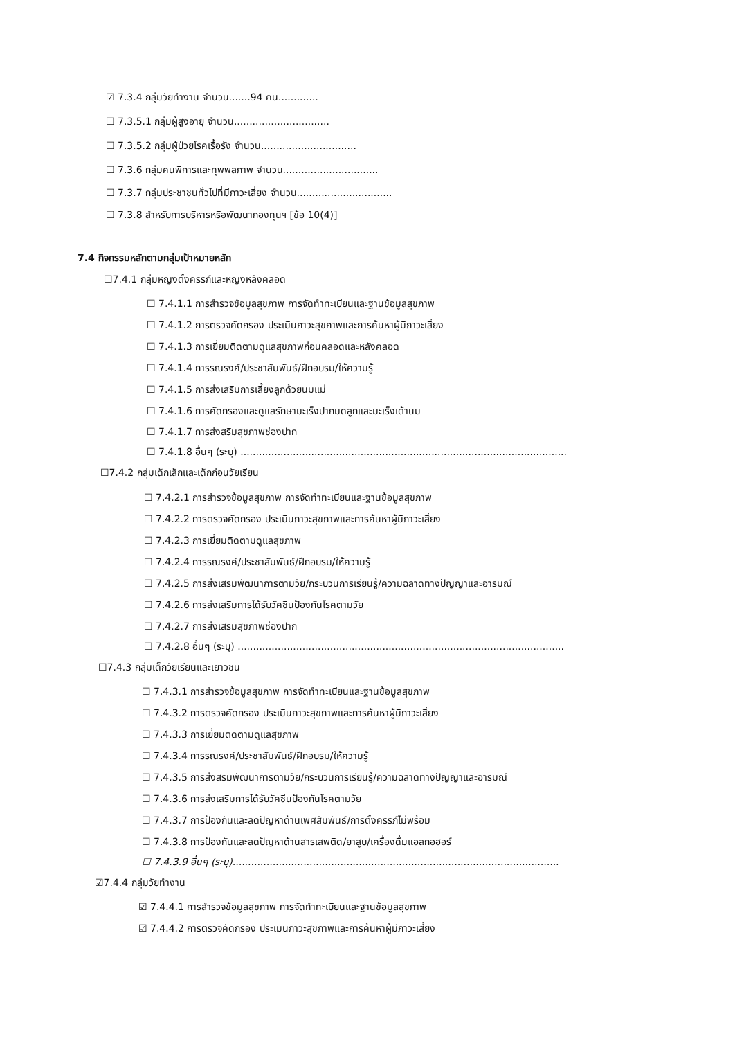☑ 7.3.4 กลุ่มวัยทำงาน จำนวน.......94 คน.............
☐ 7.3.5.1 กลุ่มผู้สูงอายุ จำนวน...............................
☐ 7.3.5.2 กลุ่มผู้ป่วยโรคเรื้อรัง จำนวน...............................
☐ 7.3.6 กลุ่มคนพิการและทุพพลภาพ จำนวน...............................
☐ 7.3.7 กลุ่มประชาชนทั่วไปที่มีภาวะเสี่ยง จำนวน...............................
☐ 7.3.8 สำหรับการบริหารหรือพัฒนากองทุนฯ [ข้อ 10(4)]
7.4 กิจกรรมหลักตามกลุ่มเป้าหมายหลัก
☐7.4.1 กลุ่มหญิงตั้งครรภ์และหญิงหลังคลอด
☐ 7.4.1.1 การสำรวจข้อมูลสุขภาพ การจัดทำทะเบียนและฐานข้อมูลสุขภาพ
☐ 7.4.1.2 การตรวจคัดกรอง ประเมินภาวะสุขภาพและการค้นหาผู้มีภาวะเสี่ยง
☐ 7.4.1.3 การเยี่ยมติดตามดูแลสุขภาพก่อนคลอดและหลังคลอด
☐ 7.4.1.4 การรณรงค์/ประชาสัมพันธ์/ฝึกอบรม/ให้ความรู้
☐ 7.4.1.5 การส่งเสริมการเลี้ยงลูกด้วยนมแม่
☐ 7.4.1.6 การคัดกรองและดูแลรักษามะเร็งปากมดลูกและมะเร็งเต้านม
☐ 7.4.1.7 การส่งสริมสุขภาพช่องปาก
☐ 7.4.1.8 อื่นๆ (ระบุ) ..........................................................................................................
☐7.4.2 กลุ่มเด็กเล็กและเด็กก่อนวัยเรียน
☐ 7.4.2.1 การสำรวจข้อมูลสุขภาพ การจัดทำทะเบียนและฐานข้อมูลสุขภาพ
☐ 7.4.2.2 การตรวจคัดกรอง ประเมินภาวะสุขภาพและการค้นหาผู้มีภาวะเสี่ยง
☐ 7.4.2.3 การเยี่ยมติดตามดูแลสุขภาพ
☐ 7.4.2.4 การรณรงค์/ประชาสัมพันธ์/ฝึกอบรม/ให้ความรู้
☐ 7.4.2.5 การส่งเสริมพัฒนาการตามวัย/กระบวนการเรียนรู้/ความฉลาดทางปัญญาและอารมณ์
☐ 7.4.2.6 การส่งเสริมการได้รับวัคซีนป้องกันโรคตามวัย
☐ 7.4.2.7 การส่งเสริมสุขภาพช่องปาก
☐ 7.4.2.8 อื่นๆ (ระบุ) ..........................................................................................................
☐7.4.3 กลุ่มเด็กวัยเรียนและเยาวชน
☐ 7.4.3.1 การสำรวจข้อมูลสุขภาพ การจัดทำทะเบียนและฐานข้อมูลสุขภาพ
☐ 7.4.3.2 การตรวจคัดกรอง ประเมินภาวะสุขภาพและการค้นหาผู้มีภาวะเสี่ยง
☐ 7.4.3.3 การเยี่ยมติดตามดูแลสุขภาพ
☐ 7.4.3.4 การรณรงค์/ประชาสัมพันธ์/ฝึกอบรม/ให้ความรู้
☐ 7.4.3.5 การส่งสริมพัฒนาการตามวัย/กระบวนการเรียนรู้/ความฉลาดทางปัญญาและอารมณ์
☐ 7.4.3.6 การส่งเสริมการได้รับวัคซีนป้องกันโรคตามวัย
☐ 7.4.3.7 การป้องกันและลดปัญหาด้านเพศสัมพันธ์/การตั้งครรภ์ไม่พร้อม
☐ 7.4.3.8 การป้องกันและลดปัญหาด้านสารเสพติด/ยาสูบ/เครื่องดื่มแอลกอฮอร์
☐ 7.4.3.9 อื่นๆ (ระบุ)..........................................................................................................
☑7.4.4 กลุ่มวัยทำงาน
☑ 7.4.4.1 การสำรวจข้อมูลสุขภาพ การจัดทำทะเบียนและฐานข้อมูลสุขภาพ
☑ 7.4.4.2 การตรวจคัดกรอง ประเมินภาวะสุขภาพและการค้นหาผู้มีภาวะเสี่ยง